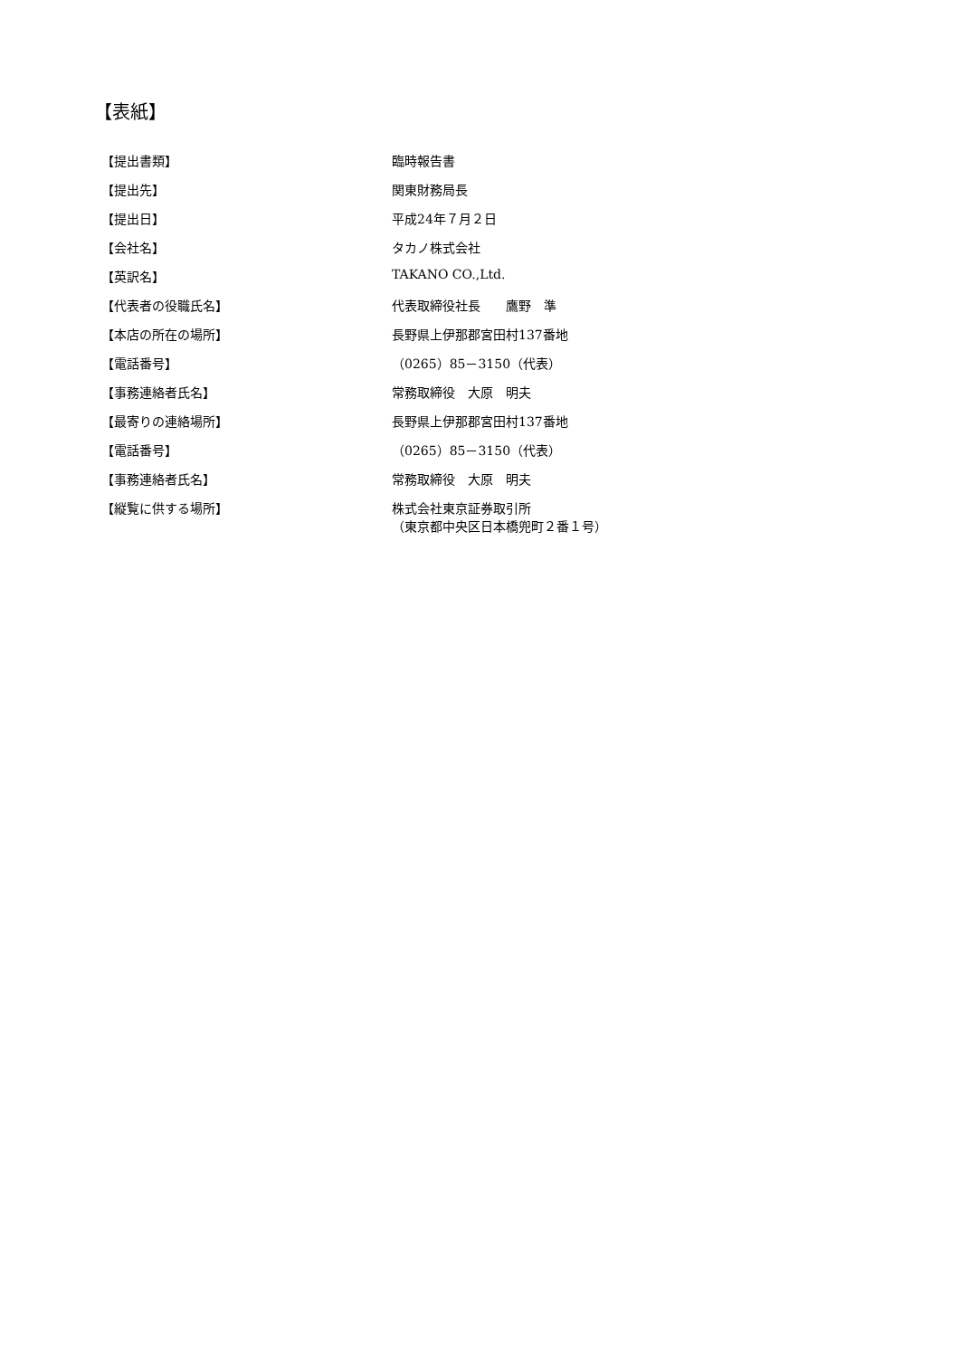【表紙】
| 【提出書類】 | 臨時報告書 |
| 【提出先】 | 関東財務局長 |
| 【提出日】 | 平成24年７月２日 |
| 【会社名】 | タカノ株式会社 |
| 【英訳名】 | TAKANO CO.,Ltd. |
| 【代表者の役職氏名】 | 代表取締役社長 鷹野 準 |
| 【本店の所在の場所】 | 長野県上伊那郡宮田村137番地 |
| 【電話番号】 | （0265）85－3150（代表） |
| 【事務連絡者氏名】 | 常務取締役 大原 明夫 |
| 【最寄りの連絡場所】 | 長野県上伊那郡宮田村137番地 |
| 【電話番号】 | （0265）85－3150（代表） |
| 【事務連絡者氏名】 | 常務取締役 大原 明夫 |
| 【縦覧に供する場所】 | 株式会社東京証券取引所 （東京都中央区日本橋兜町２番１号） |